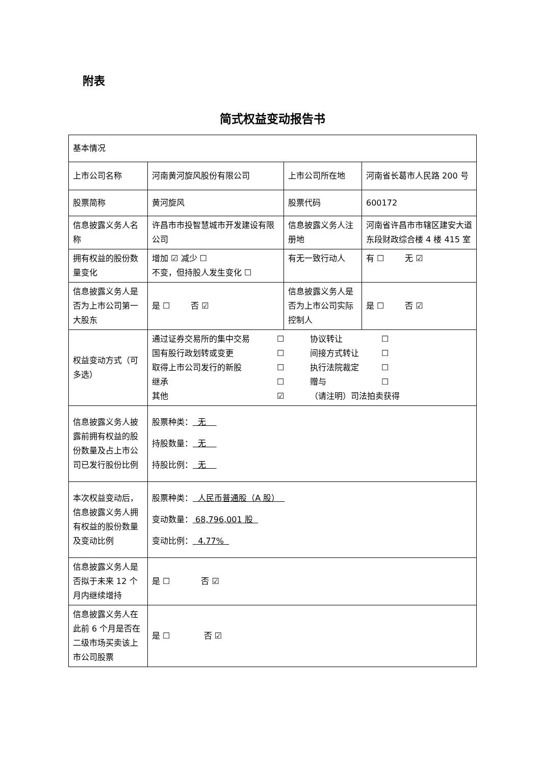附表
简式权益变动报告书
| 基本情况 | | | |
| 上市公司名称 | 河南黄河旋风股份有限公司 | 上市公司所在地 | 河南省长葛市人民路 200 号 |
| 股票简称 | 黄河旋风 | 股票代码 | 600172 |
| 信息披露义务人名称 | 许昌市市投智慧城市开发建设有限公司 | 信息披露义务人注册地 | 河南省许昌市市辖区建安大道东段财政综合楼 4 楼 415 室 |
| 拥有权益的股份数量变化 | 增加 ☑ 减少 ☐ 不变，但持股人发生变化 ☐ | 有无一致行动人 | 有 ☐ 无 ☑ |
| 信息披露义务人是否为上市公司第一大股东 | 是 ☐ 否 ☑ | 信息披露义务人是否为上市公司实际控制人 | 是 ☐ 否 ☑ |
| 权益变动方式（可多选） | 通过证券交易所的集中交易 ☐ 协议转让 ☐ 国有股行政划转或变更 ☐ 间接方式转让 ☐ 取得上市公司发行的新股 ☐ 执行法院裁定 ☐ 继承 ☐ 赠与 ☐ 其他 ☑ （请注明）司法拍卖获得 | | |
| 信息披露义务人披露前拥有权益的股份数量及占上市公司已发行股份比例 | 股票种类： 无 持股数量： 无 持股比例： 无 | | |
| 本次权益变动后，信息披露义务人拥有权益的股份数量及变动比例 | 股票种类： 人民币普通股（A 股） 变动数量： 68,796,001 股 变动比例： 4.77% | | |
| 信息披露义务人是否拟于未来 12 个月内继续增持 | 是 ☐ 否 ☑ | | |
| 信息披露义务人在此前 6 个月是否在二级市场买卖该上市公司股票 | 是 ☐ 否 ☑ | | |